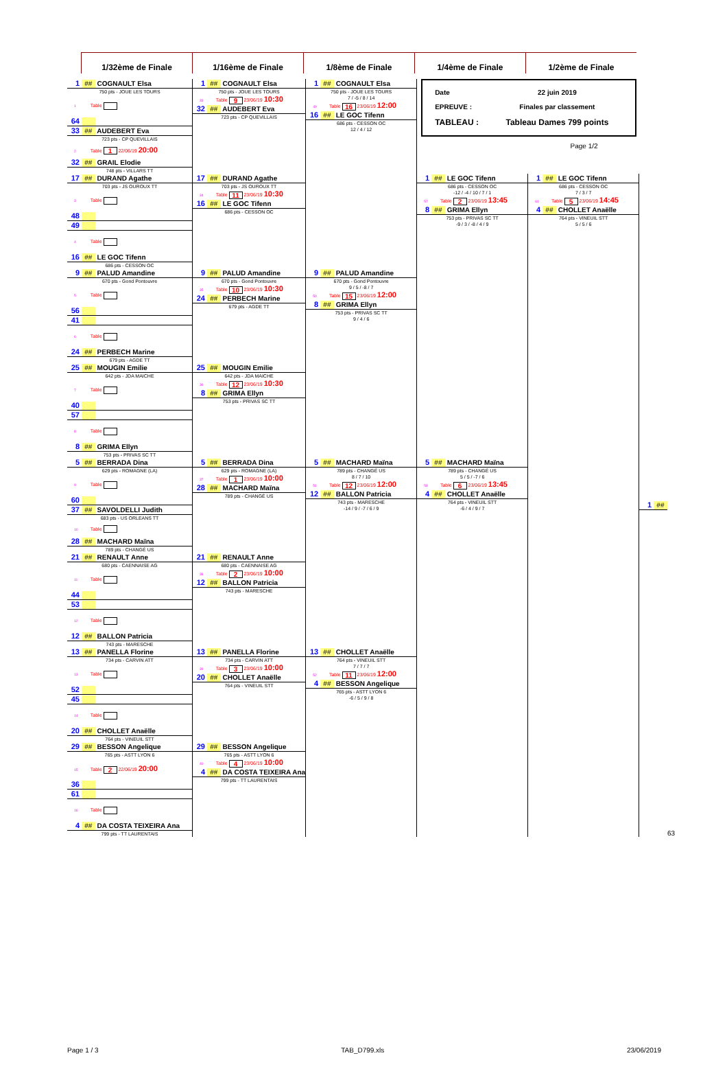1/32ème de Finale 1/16ème de Finale 1/8ème de Finale 1/4ème de Finale 1/2ème de Finale
| 1 ## COGNAULT Elsa 750 pts - JOUE LES TOURS 1 Table 64 | 1 ## COGNAULT Elsa 750 pts - JOUE LES TOURS 33 Table 9 23/06/19 10:30 32 ## AUDEBERT Eva 723 pts - CP QUEVILLAIS | 1 ## COGNAULT Elsa 750 pts - JOUE LES TOURS 7 / -5 / 8 / 14 49 Table 16 23/06/19 12:00 16 ## LE GOC Tifenn 686 pts - CESSON OC 12 / 4 / 12 | / Date / 22 juin 2019 / / EPREUVE : / Finales par classement / / TABLEAU : / Tableau Dames 799 points / Page 1/2 | | | | |
| 33 ## AUDEBERT Eva 723 pts - CP QUEVILLAIS 2 Table 1 22/06/19 20:00 32 ## GRAIL Elodie 748 pts - VILLARS TT | | | | | | | |
| 17 ## DURAND Agathe 703 pts - JS OUROUX TT 3 Table 48 | 17 ## DURAND Agathe 703 pts - JS OUROUX TT 34 Table 11 23/06/19 10:30 16 ## LE GOC Tifenn 686 pts - CESSON OC | | 1 ## LE GOC Tifenn 686 pts - CESSON OC -12 / -4 / 10 / 7 / 1 57 Table 2 23/06/19 13:45 8 ## GRIMA Ellyn 753 pts - PRIVAS SC TT -9 / 3 / -8 / 4 / 9 | 1 ## LE GOC Tifenn 686 pts - CESSON OC 7 / 3 / 7 61 Table 5 23/06/19 14:45 4 ## CHOLLET Anaëlle 764 pts - VINEUIL STT 5 / 5 / 6 | 1 ## | | |
| 49 4 Table 16 ## LE GOC Tifenn 686 pts - CESSON OC | | | | | | | |
| 9 ## PALUD Amandine 670 pts - Gond Pontouvre 5 Table 56 | 9 ## PALUD Amandine 670 pts - Gond Pontouvre 35 Table 10 23/06/19 10:30 24 ## PERBECH Marine 679 pts - AGDE TT | 9 ## PALUD Amandine 670 pts - Gond Pontouvre 9 / 5 / -8 / 7 50 Table 15 23/06/19 12:00 8 ## GRIMA Ellyn 753 pts - PRIVAS SC TT 9 / 4 / 6 | | | | | |
| 41 6 Table 24 ## PERBECH Marine 679 pts - AGDE TT | | | | | | | |
| 25 ## MOUGIN Emilie 642 pts - JDA MAICHE 7 Table 40 | 25 ## MOUGIN Emilie 642 pts - JDA MAICHE 36 Table 12 23/06/19 10:30 8 ## GRIMA Ellyn 753 pts - PRIVAS SC TT | | | | | | |
| 57 8 Table 8 ## GRIMA Ellyn 753 pts - PRIVAS SC TT | | | | | | | |
| 5 ## BERRADA Dina 629 pts - ROMAGNE (LA) 9 Table 60 | 5 ## BERRADA Dina 629 pts - ROMAGNE (LA) 37 Table 1 23/06/19 10:00 28 ## MACHARD Maïna 789 pts - CHANGÉ US | 5 ## MACHARD Maïna 789 pts - CHANGÉ US 8 / 7 / 10 51 Table 12 23/06/19 12:00 12 ## BALLON Patricia 743 pts - MARESCHE -14 / 9 / -7 / 6 / 9 | 5 ## MACHARD Maïna 789 pts - CHANGÉ US 5 / 5 / -7 / 6 58 Table 6 23/06/19 13:45 4 ## CHOLLET Anaëlle 764 pts - VINEUIL STT -6 / 4 / 9 / 7 | | | | |
| 37 ## SAVOLDELLI Judith 683 pts - US ORLEANS TT 10 Table 28 ## MACHARD Maïna 789 pts - CHANGÉ US | | | | | | | |
| 21 ## RENAULT Anne 680 pts - CAENNAISE AG 11 Table 44 | 21 ## RENAULT Anne 680 pts - CAENNAISE AG 38 Table 2 23/06/19 10:00 12 ## BALLON Patricia 743 pts - MARESCHE | | | | | | |
| 53 12 Table 12 ## BALLON Patricia 743 pts - MARESCHE | | | | | | | |
| 13 ## PANELLA Florine 734 pts - CARVIN ATT 13 Table 52 | 13 ## PANELLA Florine 734 pts - CARVIN ATT 39 Table 3 23/06/19 10:00 20 ## CHOLLET Anaëlle 764 pts - VINEUIL STT | 13 ## CHOLLET Anaëlle 764 pts - VINEUIL STT 7 / 7 / 7 52 Table 11 23/06/19 12:00 4 ## BESSON Angelique 765 pts - ASTT LYON 6 -6 / 5 / 9 / 8 | | | | | |
| 45 14 Table 20 ## CHOLLET Anaëlle 764 pts - VINEUIL STT | | | | | | | |
| 29 ## BESSON Angelique 765 pts - ASTT LYON 6 15 Table 2 22/06/19 20:00 36 | 29 ## BESSON Angelique 765 pts - ASTT LYON 6 40 Table 4 23/06/19 10:00 4 ## DA COSTA TEIXEIRA Ana 799 pts - TT LAURENTAIS | | | | | | |
| 61 16 Table 4 ## DA COSTA TEIXEIRA Ana 799 pts - TT LAURENTAIS | | | | | | | 63 |
Page 1 / 3 TAB_D799.xls 23/06/2019